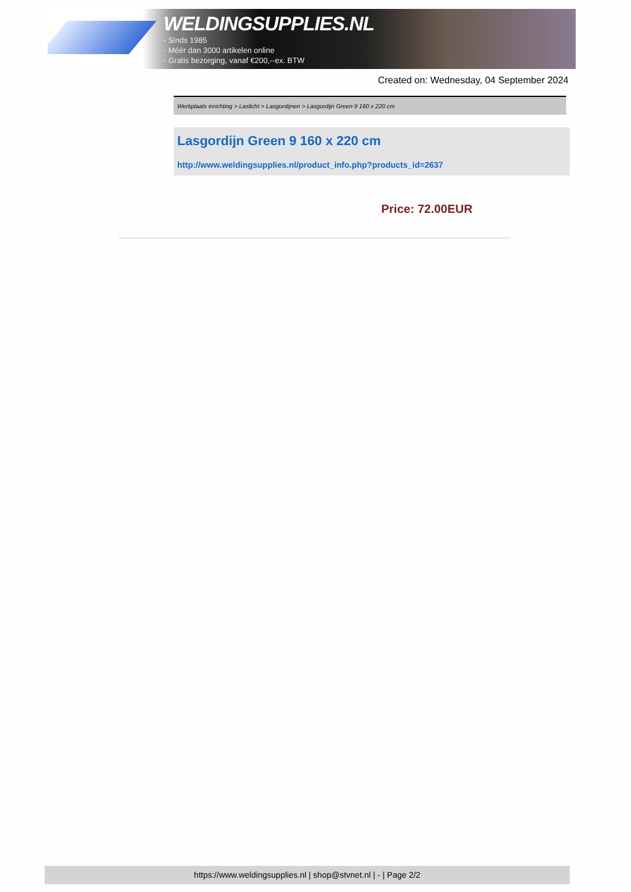WELDINGSUPPLIES.NL
- Sinds 1985
- Méér dan 3000 artikelen online
- Gratis bezorging, vanaf €200,--ex. BTW
Created on: Wednesday, 04 September 2024
Werkplaats inrichting > Laslicht > Lasgordijnen > Lasgordijn Green 9 160 x 220 cm
Lasgordijn Green 9 160 x 220 cm
http://www.weldingsupplies.nl/product_info.php?products_id=2637
Price: 72.00EUR
https://www.weldingsupplies.nl | shop@stvnet.nl | - | Page 2/2